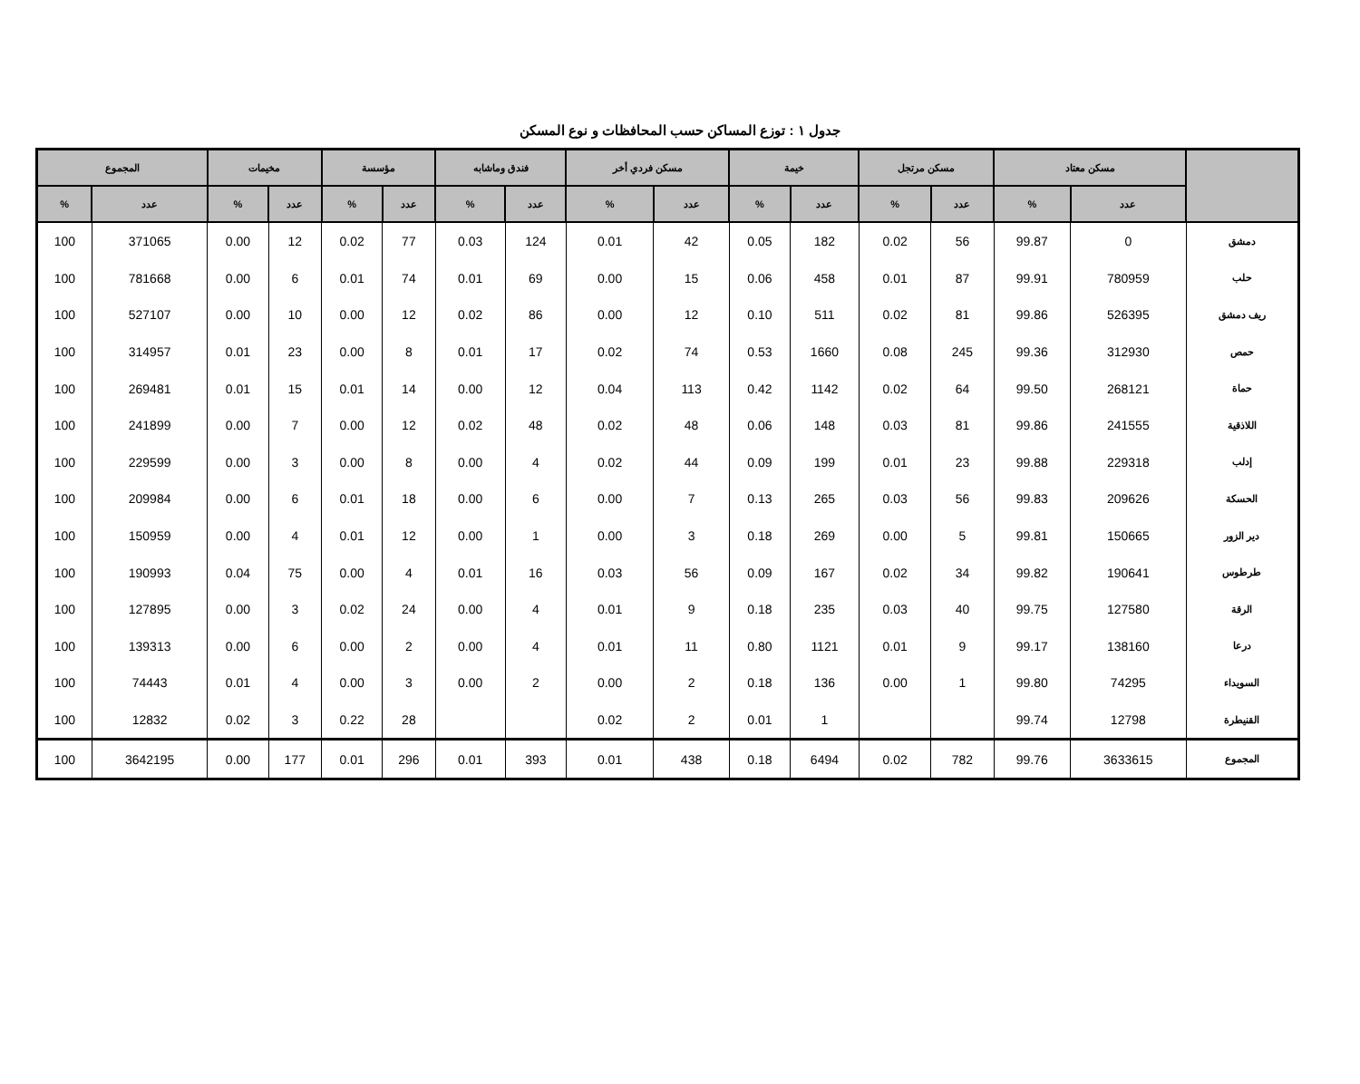جدول ١ : توزع المساكن حسب المحافظات و نوع المسكن
| | مسكن معتاد | | مسكن مرتجل | | خيمة | | مسكن فردي أخر | | فندق وماشابه | | مؤسسة | | مخيمات | | المجموع | |
| --- | --- | --- | --- | --- | --- | --- | --- | --- | --- | --- | --- | --- | --- | --- | --- | --- |
| | عدد | % | عدد | % | عدد | % | عدد | % | عدد | % | عدد | % | عدد | % | عدد | % |
| دمشق | 0 | 99.87 | 56 | 0.02 | 182 | 0.05 | 42 | 0.01 | 124 | 0.03 | 77 | 0.02 | 12 | 0.00 | 371065 | 100 |
| حلب | 780959 | 99.91 | 87 | 0.01 | 458 | 0.06 | 15 | 0.00 | 69 | 0.01 | 74 | 0.01 | 6 | 0.00 | 781668 | 100 |
| ريف دمشق | 526395 | 99.86 | 81 | 0.02 | 511 | 0.10 | 12 | 0.00 | 86 | 0.02 | 12 | 0.00 | 10 | 0.00 | 527107 | 100 |
| حمص | 312930 | 99.36 | 245 | 0.08 | 1660 | 0.53 | 74 | 0.02 | 17 | 0.01 | 8 | 0.00 | 23 | 0.01 | 314957 | 100 |
| حماة | 268121 | 99.50 | 64 | 0.02 | 1142 | 0.42 | 113 | 0.04 | 12 | 0.00 | 14 | 0.01 | 15 | 0.01 | 269481 | 100 |
| اللاذقية | 241555 | 99.86 | 81 | 0.03 | 148 | 0.06 | 48 | 0.02 | 48 | 0.02 | 12 | 0.00 | 7 | 0.00 | 241899 | 100 |
| إدلب | 229318 | 99.88 | 23 | 0.01 | 199 | 0.09 | 44 | 0.02 | 4 | 0.00 | 8 | 0.00 | 3 | 0.00 | 229599 | 100 |
| الحسكة | 209626 | 99.83 | 56 | 0.03 | 265 | 0.13 | 7 | 0.00 | 6 | 0.00 | 18 | 0.01 | 6 | 0.00 | 209984 | 100 |
| دير الزور | 150665 | 99.81 | 5 | 0.00 | 269 | 0.18 | 3 | 0.00 | 1 | 0.00 | 12 | 0.01 | 4 | 0.00 | 150959 | 100 |
| طرطوس | 190641 | 99.82 | 34 | 0.02 | 167 | 0.09 | 56 | 0.03 | 16 | 0.01 | 4 | 0.00 | 75 | 0.04 | 190993 | 100 |
| الرقة | 127580 | 99.75 | 40 | 0.03 | 235 | 0.18 | 9 | 0.01 | 4 | 0.00 | 24 | 0.02 | 3 | 0.00 | 127895 | 100 |
| درعا | 138160 | 99.17 | 9 | 0.01 | 1121 | 0.80 | 11 | 0.01 | 4 | 0.00 | 2 | 0.00 | 6 | 0.00 | 139313 | 100 |
| السويداء | 74295 | 99.80 | 1 | 0.00 | 136 | 0.18 | 2 | 0.00 | 2 | 0.00 | 3 | 0.00 | 4 | 0.01 | 74443 | 100 |
| القنيطرة | 12798 | 99.74 | | | 1 | 0.01 | 2 | 0.02 | | | 28 | 0.22 | 3 | 0.02 | 12832 | 100 |
| المجموع | 3633615 | 99.76 | 782 | 0.02 | 6494 | 0.18 | 438 | 0.01 | 393 | 0.01 | 296 | 0.01 | 177 | 0.00 | 3642195 | 100 |